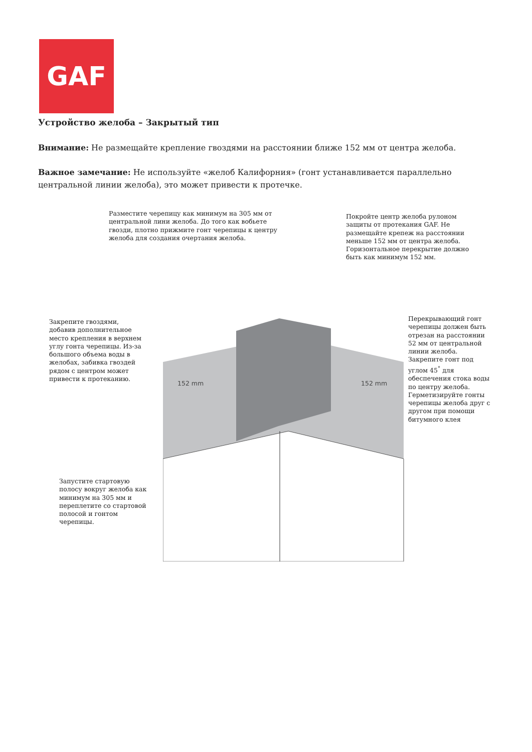GAF
Устройство желоба – Закрытый тип
Внимание: Не размещайте крепление гвоздями на расстоянии ближе 152 мм от центра желоба.
Важное замечание: Не используйте «желоб Калифорния» (гонт устанавливается параллельно центральной линии желоба), это может привести к протечке.
Разместите черепицу как минимум на 305 мм от
центральной лини желоба. До того как вобьете
гвозди, плотно прижмите гонт черепицы к центру
желоба для создания очертания желоба.
Покройте центр желоба рулоном
защиты от протекания GAF. Не
размещайте крепеж на расстоянии
меньше 152 мм от центра желоба.
Горизонтальное перекрытие должно
быть как минимум 152 мм.
Закрепите гвоздями,
добавив дополнительное
место крепления в верхнем
углу гонта черепицы. Из-за
большого объема воды в
желобах, забивка гвоздей
рядом с центром может
привести к протеканию.
Перекрывающий гонт
черепицы должен быть
отрезан на расстоянии
52 мм от центральной
линии желоба.
Закрепите гонт под
углом 45<sup>°</sup> для
обеспечения стока воды
по центру желоба.
Герметизируйте гонты
черепицы желоба друг с
другом при помощи
битумного клея
152 mm 152 mm
Запустите стартовую
полосу вокруг желоба как
минимум на 305 мм и
переплетите со стартовой
полосой и гонтом
черепицы.